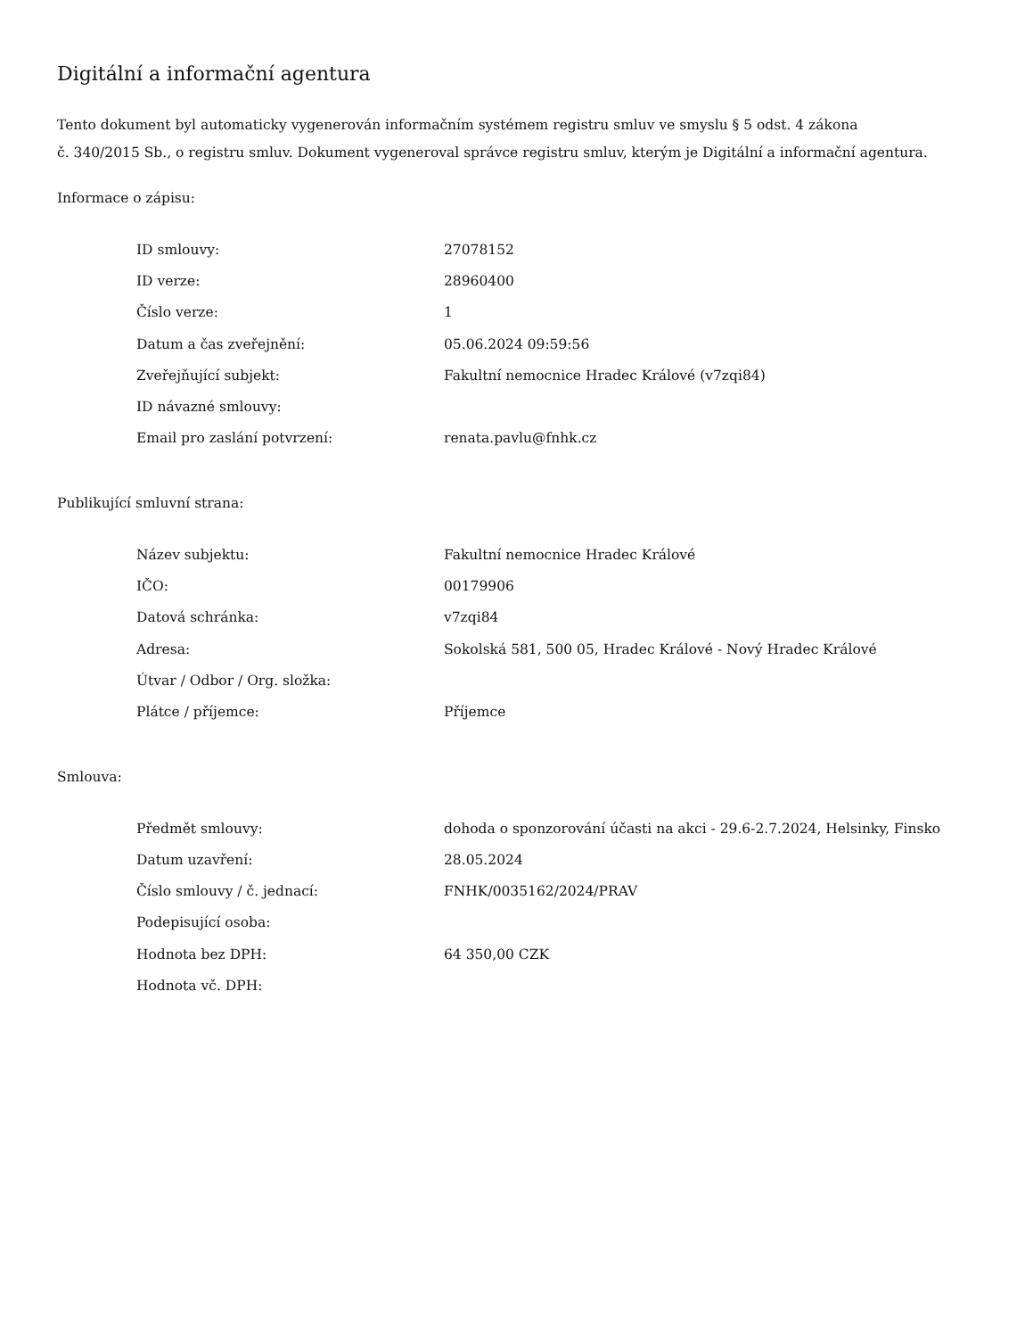Digitální a informační agentura
Tento dokument byl automaticky vygenerován informačním systémem registru smluv ve smyslu § 5 odst. 4 zákona
č. 340/2015 Sb., o registru smluv. Dokument vygeneroval správce registru smluv, kterým je Digitální a informační agentura.
Informace o zápisu:
| ID smlouvy: | 27078152 |
| ID verze: | 28960400 |
| Číslo verze: | 1 |
| Datum a čas zveřejnění: | 05.06.2024 09:59:56 |
| Zveřejňující subjekt: | Fakultní nemocnice Hradec Králové (v7zqi84) |
| ID návazné smlouvy: | |
| Email pro zaslání potvrzení: | renata.pavlu@fnhk.cz |
Publikující smluvní strana:
| Název subjektu: | Fakultní nemocnice Hradec Králové |
| IČO: | 00179906 |
| Datová schránka: | v7zqi84 |
| Adresa: | Sokolská 581, 500 05, Hradec Králové - Nový Hradec Králové |
| Útvar / Odbor / Org. složka: | |
| Plátce / příjemce: | Příjemce |
Smlouva:
| Předmět smlouvy: | dohoda o sponzorování účasti na akci - 29.6-2.7.2024, Helsinky, Finsko |
| Datum uzavření: | 28.05.2024 |
| Číslo smlouvy / č. jednací: | FNHK/0035162/2024/PRAV |
| Podepisující osoba: | |
| Hodnota bez DPH: | 64 350,00 CZK |
| Hodnota vč. DPH: | |